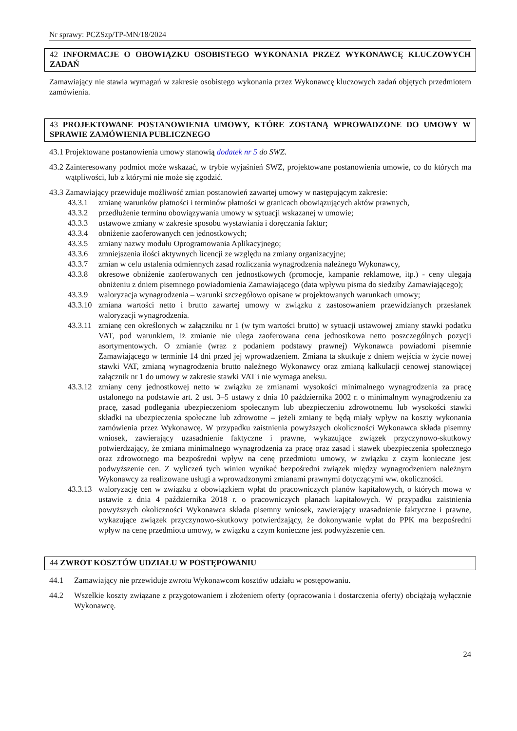Nr sprawy: PCZSzp/TP-MN/18/2024
42 INFORMACJE O OBOWIĄZKU OSOBISTEGO WYKONANIA PRZEZ WYKONAWCĘ KLUCZOWYCH ZADAŃ
Zamawiający nie stawia wymagań w zakresie osobistego wykonania przez Wykonawcę kluczowych zadań objętych przedmiotem zamówienia.
43 PROJEKTOWANE POSTANOWIENIA UMOWY, KTÓRE ZOSTANĄ WPROWADZONE DO UMOWY W SPRAWIE ZAMÓWIENIA PUBLICZNEGO
43.1
Projektowane postanowienia umowy stanowią dodatek nr 5 do SWZ.
43.2
Zainteresowany podmiot może wskazać, w trybie wyjaśnień SWZ, projektowane postanowienia umowie, co do których ma wątpliwości, lub z którymi nie może się zgodzić.
43.3
Zamawiający przewiduje możliwość zmian postanowień zawartej umowy w następującym zakresie:
43.3.1 zmianę warunków płatności i terminów płatności w granicach obowiązujących aktów prawnych,
43.3.2 przedłużenie terminu obowiązywania umowy w sytuacji wskazanej w umowie;
43.3.3 ustawowe zmiany w zakresie sposobu wystawiania i doręczania faktur;
43.3.4 obniżenie zaoferowanych cen jednostkowych;
43.3.5 zmiany nazwy modułu Oprogramowania Aplikacyjnego;
43.3.6 zmniejszenia ilości aktywnych licencji ze względu na zmiany organizacyjne;
43.3.7 zmian w celu ustalenia odmiennych zasad rozliczania wynagrodzenia należnego Wykonawcy,
43.3.8 okresowe obniżenie zaoferowanych cen jednostkowych (promocje, kampanie reklamowe, itp.) - ceny ulegają obniżeniu z dniem pisemnego powiadomienia Zamawiającego (data wpływu pisma do siedziby Zamawiającego);
43.3.9 waloryzacja wynagrodzenia – warunki szczegółowo opisane w projektowanych warunkach umowy;
43.3.10
zmiana wartości netto i brutto zawartej umowy w związku z zastosowaniem przewidzianych przesłanek waloryzacji wynagrodzenia.
43.3.11
zmianę cen określonych w załączniku nr 1 (w tym wartości brutto) w sytuacji ustawowej zmiany stawki podatku VAT, pod warunkiem, iż zmianie nie ulega zaoferowana cena jednostkowa netto poszczególnych pozycji asortymentowych. O zmianie (wraz z podaniem podstawy prawnej) Wykonawca powiadomi pisemnie Zamawiającego w terminie 14 dni przed jej wprowadzeniem. Zmiana ta skutkuje z dniem wejścia w życie nowej stawki VAT, zmianą wynagrodzenia brutto należnego Wykonawcy oraz zmianą kalkulacji cenowej stanowiącej załącznik nr 1 do umowy w zakresie stawki VAT i nie wymaga aneksu.
43.3.12
zmiany ceny jednostkowej netto w związku ze zmianami wysokości minimalnego wynagrodzenia za pracę ustalonego na podstawie art. 2 ust. 3–5 ustawy z dnia 10 października 2002 r. o minimalnym wynagrodzeniu za pracę, zasad podlegania ubezpieczeniom społecznym lub ubezpieczeniu zdrowotnemu lub wysokości stawki składki na ubezpieczenia społeczne lub zdrowotne – jeżeli zmiany te będą miały wpływ na koszty wykonania zamówienia przez Wykonawcę. W przypadku zaistnienia powyższych okoliczności Wykonawca składa pisemny wniosek, zawierający uzasadnienie faktyczne i prawne, wykazujące związek przyczynowo-skutkowy potwierdzający, że zmiana minimalnego wynagrodzenia za pracę oraz zasad i stawek ubezpieczenia społecznego oraz zdrowotnego ma bezpośredni wpływ na cenę przedmiotu umowy, w związku z czym konieczne jest podwyższenie cen. Z wyliczeń tych winien wynikać bezpośredni związek między wynagrodzeniem należnym Wykonawcy za realizowane usługi a wprowadzonymi zmianami prawnymi dotyczącymi ww. okoliczności.
43.3.13
waloryzację cen w związku z obowiązkiem wpłat do pracowniczych planów kapitałowych, o których mowa w ustawie z dnia 4 października 2018 r. o pracowniczych planach kapitałowych. W przypadku zaistnienia powyższych okoliczności Wykonawca składa pisemny wniosek, zawierający uzasadnienie faktyczne i prawne, wykazujące związek przyczynowo-skutkowy potwierdzający, że dokonywanie wpłat do PPK ma bezpośredni wpływ na cenę przedmiotu umowy, w związku z czym konieczne jest podwyższenie cen.
44 ZWROT KOSZTÓW UDZIAŁU W POSTĘPOWANIU
44.1 Zamawiający nie przewiduje zwrotu Wykonawcom kosztów udziału w postępowaniu.
44.2 Wszelkie koszty związane z przygotowaniem i złożeniem oferty (opracowania i dostarczenia oferty) obciążają wyłącznie Wykonawcę.
24